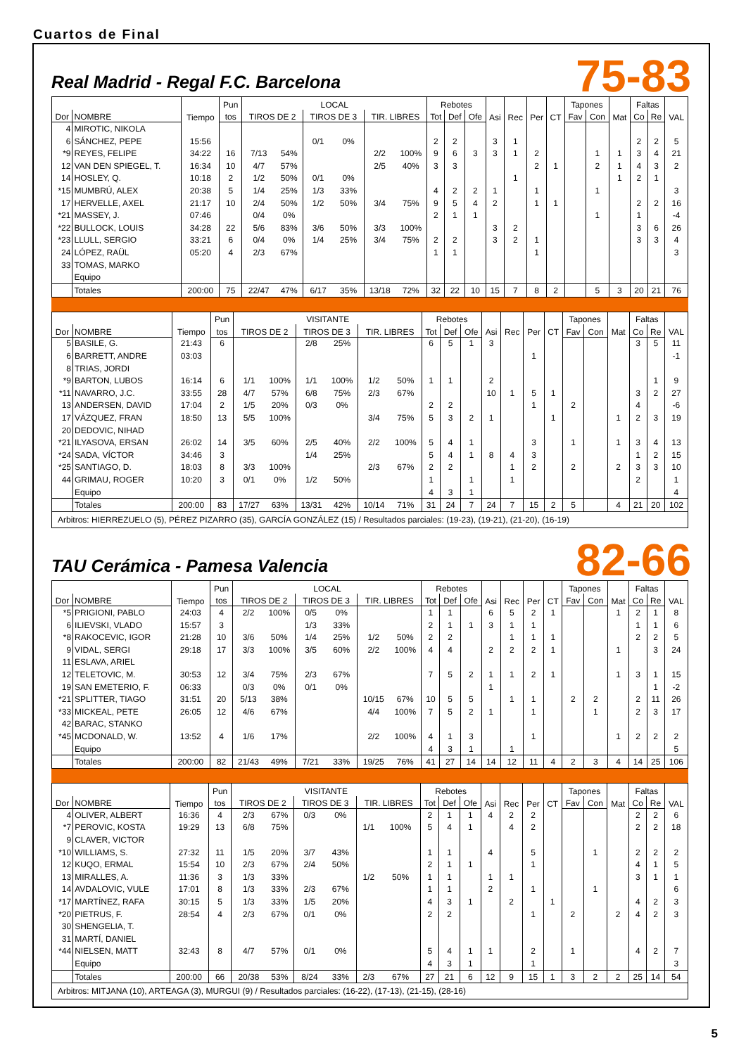Cuartos de Final
Real Madrid - Regal F.C. Barcelona
75-83
| | | Tiempo | Pun | LOCAL | | | | | | Rebotes | | | Asi | Rec | Per | CT | Tapones | | Mat | Faltas | | VAL |
| --- | --- | --- | --- | --- | --- | --- | --- | --- | --- | --- | --- | --- | --- | --- | --- | --- | --- | --- | --- | --- | --- | --- |
| Dor | NOMBRE | | tos | TIROS DE 2 | | TIROS DE 3 | | TIR. LIBRES | | Tot | Def | Ofe | | | | | Fav | Con | | Co | Re | |
| 4 | MIROTIC, NIKOLA | | | | | | | | | | | | | | | | | | | | | |
| 6 | SÁNCHEZ, PEPE | 15:56 | | | | 0/1 | 0% | | | 2 | 2 | | 3 | 1 | | | | | | 2 | 2 | 5 |
| *9 | REYES, FELIPE | 34:22 | 16 | 7/13 | 54% | | | 2/2 | 100% | 9 | 6 | 3 | 3 | 1 | 2 | | | 1 | 1 | 3 | 4 | 21 |
| 12 | VAN DEN SPIEGEL, T. | 16:34 | 10 | 4/7 | 57% | | | 2/5 | 40% | 3 | 3 | | | | 2 | 1 | | 2 | 1 | 4 | 3 | 2 |
| 14 | HOSLEY, Q. | 10:18 | 2 | 1/2 | 50% | 0/1 | 0% | | | | | | | 1 | | | | | 1 | 2 | 1 | |
| *15 | MUMBRÚ, ALEX | 20:38 | 5 | 1/4 | 25% | 1/3 | 33% | | | 4 | 2 | 2 | 1 | | 1 | | | 1 | | | | 3 |
| 17 | HERVELLE, AXEL | 21:17 | 10 | 2/4 | 50% | 1/2 | 50% | 3/4 | 75% | 9 | 5 | 4 | 2 | | 1 | 1 | | | | 2 | 2 | 16 |
| *21 | MASSEY, J. | 07:46 | | 0/4 | 0% | | | | | 2 | 1 | 1 | | | | | | 1 | | 1 | | -4 |
| *22 | BULLOCK, LOUIS | 34:28 | 22 | 5/6 | 83% | 3/6 | 50% | 3/3 | 100% | | | | 3 | 2 | | | | | | 3 | 6 | 26 |
| *23 | LLULL, SERGIO | 33:21 | 6 | 0/4 | 0% | 1/4 | 25% | 3/4 | 75% | 2 | 2 | | 3 | 2 | 1 | | | | | 3 | 3 | 4 |
| 24 | LÓPEZ, RAÜL | 05:20 | 4 | 2/3 | 67% | | | | | 1 | 1 | | | | 1 | | | | | | | 3 |
| 33 | TOMAS, MARKO | | | | | | | | | | | | | | | | | | | | | |
| | Equipo | | | | | | | | | | | | | | | | | | | | | |
| | Totales | 200:00 | 75 | 22/47 | 47% | 6/17 | 35% | 13/18 | 72% | 32 | 22 | 10 | 15 | 7 | 8 | 2 | | 5 | 3 | 20 | 21 | 76 |
| | | Tiempo | Pun | VISITANTE | | | | | | Rebotes | | | Asi | Rec | Per | CT | Tapones | | Mat | Faltas | | VAL |
| --- | --- | --- | --- | --- | --- | --- | --- | --- | --- | --- | --- | --- | --- | --- | --- | --- | --- | --- | --- | --- | --- | --- |
| Dor | NOMBRE | | tos | TIROS DE 2 | | TIROS DE 3 | | TIR. LIBRES | | Tot | Def | Ofe | | | | | Fav | Con | | Co | Re | |
| 5 | BASILE, G. | 21:43 | 6 | | | 2/8 | 25% | | | 6 | 5 | 1 | 3 | | | | | | | 3 | 5 | 11 |
| 6 | BARRETT, ANDRE | 03:03 | | | | | | | | | | | | | 1 | | | | | | | -1 |
| 8 | TRIAS, JORDI | | | | | | | | | | | | | | | | | | | | | |
| *9 | BARTON, LUBOS | 16:14 | 6 | 1/1 | 100% | 1/1 | 100% | 1/2 | 50% | 1 | 1 | | 2 | | | | | | | | 1 | 9 |
| *11 | NAVARRO, J.C. | 33:55 | 28 | 4/7 | 57% | 6/8 | 75% | 2/3 | 67% | | | | 10 | 1 | 5 | 1 | | | | 3 | 2 | 27 |
| 13 | ANDERSEN, DAVID | 17:04 | 2 | 1/5 | 20% | 0/3 | 0% | | | 2 | 2 | | | | 1 | | 2 | | | 4 | | -6 |
| 17 | VÁZQUEZ, FRAN | 18:50 | 13 | 5/5 | 100% | | | 3/4 | 75% | 5 | 3 | 2 | 1 | | | 1 | | | 1 | 2 | 3 | 19 |
| 20 | DEDOVIC, NIHAD | | | | | | | | | | | | | | | | | | | | | |
| *21 | ILYASOVA, ERSAN | 26:02 | 14 | 3/5 | 60% | 2/5 | 40% | 2/2 | 100% | 5 | 4 | 1 | | | 3 | | 1 | | 1 | 3 | 4 | 13 |
| *24 | SADA, VÍCTOR | 34:46 | 3 | | | 1/4 | 25% | | | 5 | 4 | 1 | 8 | 4 | 3 | | | | | 1 | 2 | 15 |
| *25 | SANTIAGO, D. | 18:03 | 8 | 3/3 | 100% | | | 2/3 | 67% | 2 | 2 | | | 1 | 2 | | 2 | | 2 | 3 | 3 | 10 |
| 44 | GRIMAU, ROGER | 10:20 | 3 | 0/1 | 0% | 1/2 | 50% | | | 1 | | 1 | | 1 | | | | | | 2 | | 1 |
| | Equipo | | | | | | | | | 4 | 3 | 1 | | | | | | | | | | 4 |
| | Totales | 200:00 | 83 | 17/27 | 63% | 13/31 | 42% | 10/14 | 71% | 31 | 24 | 7 | 24 | 7 | 15 | 2 | 5 | | 4 | 21 | 20 | 102 |
Arbitros: HIERREZUELO (5), PÉREZ PIZARRO (35), GARCÍA GONZÁLEZ (15) / Resultados parciales: (19-23), (19-21), (21-20), (16-19)
TAU Cerámica - Pamesa Valencia
82-66
| | | Tiempo | Pun | LOCAL | | | | | | Rebotes | | | Asi | Rec | Per | CT | Tapones | | Mat | Faltas | | VAL |
| --- | --- | --- | --- | --- | --- | --- | --- | --- | --- | --- | --- | --- | --- | --- | --- | --- | --- | --- | --- | --- | --- | --- |
| Dor | NOMBRE | | tos | TIROS DE 2 | | TIROS DE 3 | | TIR. LIBRES | | Tot | Def | Ofe | | | | | Fav | Con | | Co | Re | |
| *5 | PRIGIONI, PABLO | 24:03 | 4 | 2/2 | 100% | 0/5 | 0% | | | 1 | 1 | | 6 | 5 | 2 | 1 | | | 1 | 2 | 1 | 8 |
| 6 | ILIEVSKI, VLADO | 15:57 | 3 | | | 1/3 | 33% | | | 2 | 1 | 1 | 3 | 1 | 1 | | | | | 1 | 1 | 6 |
| *8 | RAKOCEVIC, IGOR | 21:28 | 10 | 3/6 | 50% | 1/4 | 25% | 1/2 | 50% | 2 | 2 | | | 1 | 1 | 1 | | | | 2 | 2 | 5 |
| 9 | VIDAL, SERGI | 29:18 | 17 | 3/3 | 100% | 3/5 | 60% | 2/2 | 100% | 4 | 4 | | 2 | 2 | 2 | 1 | | | 1 | | 3 | 24 |
| 11 | ESLAVA, ARIEL | | | | | | | | | | | | | | | | | | | | | |
| 12 | TELETOVIC, M. | 30:53 | 12 | 3/4 | 75% | 2/3 | 67% | | | 7 | 5 | 2 | 1 | 1 | 2 | 1 | | | 1 | 3 | 1 | 15 |
| 19 | SAN EMETERIO, F. | 06:33 | | 0/3 | 0% | 0/1 | 0% | | | | | | 1 | | | | | | | | 1 | -2 |
| *21 | SPLITTER, TIAGO | 31:51 | 20 | 5/13 | 38% | | | 10/15 | 67% | 10 | 5 | 5 | | 1 | 1 | | 2 | 2 | | 2 | 11 | 26 |
| *33 | MICKEAL, PETE | 26:05 | 12 | 4/6 | 67% | | | 4/4 | 100% | 7 | 5 | 2 | 1 | | 1 | | | 1 | | 2 | 3 | 17 |
| 42 | BARAC, STANKO | | | | | | | | | | | | | | | | | | | | | |
| *45 | MCDONALD, W. | 13:52 | 4 | 1/6 | 17% | | | 2/2 | 100% | 4 | 1 | 3 | | | 1 | | | | 1 | 2 | 2 | 2 |
| | Equipo | | | | | | | | | 4 | 3 | 1 | | 1 | | | | | | | | 5 |
| | Totales | 200:00 | 82 | 21/43 | 49% | 7/21 | 33% | 19/25 | 76% | 41 | 27 | 14 | 14 | 12 | 11 | 4 | 2 | 3 | 4 | 14 | 25 | 106 |
| | | Tiempo | Pun | VISITANTE | | | | | | Rebotes | | | Asi | Rec | Per | CT | Tapones | | Mat | Faltas | | VAL |
| --- | --- | --- | --- | --- | --- | --- | --- | --- | --- | --- | --- | --- | --- | --- | --- | --- | --- | --- | --- | --- | --- | --- |
| Dor | NOMBRE | | tos | TIROS DE 2 | | TIROS DE 3 | | TIR. LIBRES | | Tot | Def | Ofe | | | | | Fav | Con | | Co | Re | |
| 4 | OLIVER, ALBERT | 16:36 | 4 | 2/3 | 67% | 0/3 | 0% | | | 2 | 1 | 1 | 4 | 2 | 2 | | | | | 2 | 2 | 6 |
| *7 | PEROVIC, KOSTA | 19:29 | 13 | 6/8 | 75% | | | 1/1 | 100% | 5 | 4 | 1 | | 4 | 2 | | | | | 2 | 2 | 18 |
| 9 | CLAVER, VICTOR | | | | | | | | | | | | | | | | | | | | | |
| *10 | WILLIAMS, S. | 27:32 | 11 | 1/5 | 20% | 3/7 | 43% | | | 1 | 1 | | 4 | | 5 | | | 1 | | 2 | 2 | 2 |
| 12 | KUQO, ERMAL | 15:54 | 10 | 2/3 | 67% | 2/4 | 50% | | | 2 | 1 | 1 | | | 1 | | | | | 4 | 1 | 5 |
| 13 | MIRALLES, A. | 11:36 | 3 | 1/3 | 33% | | | 1/2 | 50% | 1 | 1 | | 1 | 1 | | | | | | 3 | 1 | 1 |
| 14 | AVDALOVIC, VULE | 17:01 | 8 | 1/3 | 33% | 2/3 | 67% | | | 1 | 1 | | 2 | | 1 | | | 1 | | | | 6 |
| *17 | MARTÍNEZ, RAFA | 30:15 | 5 | 1/3 | 33% | 1/5 | 20% | | | 4 | 3 | 1 | | 2 | | 1 | | | | 4 | 2 | 3 |
| *20 | PIETRUS, F. | 28:54 | 4 | 2/3 | 67% | 0/1 | 0% | | | 2 | 2 | | | | 1 | | 2 | | 2 | 4 | 2 | 3 |
| 30 | SHENGELIA, T. | | | | | | | | | | | | | | | | | | | | | |
| 31 | MARTÍ, DANIEL | | | | | | | | | | | | | | | | | | | | | |
| *44 | NIELSEN, MATT | 32:43 | 8 | 4/7 | 57% | 0/1 | 0% | | | 5 | 4 | 1 | 1 | | 2 | | 1 | | | 4 | 2 | 7 |
| | Equipo | | | | | | | | | 4 | 3 | 1 | | | 1 | | | | | | | 3 |
| | Totales | 200:00 | 66 | 20/38 | 53% | 8/24 | 33% | 2/3 | 67% | 27 | 21 | 6 | 12 | 9 | 15 | 1 | 3 | 2 | 2 | 25 | 14 | 54 |
Arbitros: MITJANA (10), ARTEAGA (3), MURGUI (9) / Resultados parciales: (16-22), (17-13), (21-15), (28-16)
5